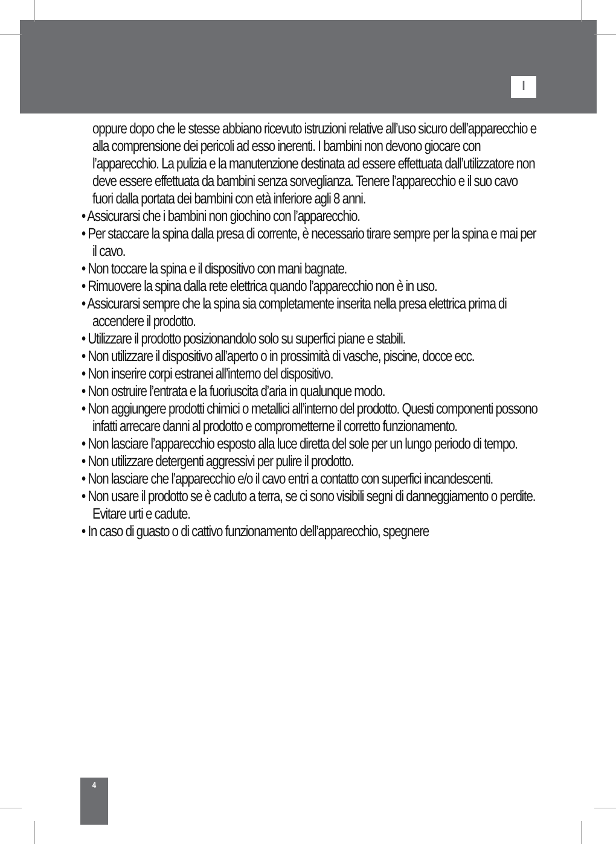I
oppure dopo che le stesse abbiano ricevuto istruzioni relative all’uso sicuro dell’apparecchio e alla comprensione dei pericoli ad esso inerenti. I bambini non devono giocare con l’apparecchio. La pulizia e la manutenzione destinata ad essere effettuata dall’utilizzatore non deve essere effettuata da bambini senza sorveglianza. Tenere l’apparecchio e il suo cavo fuori dalla portata dei bambini con età inferiore agli 8 anni.
• Assicurarsi che i bambini non giochino con l’apparecchio.
• Per staccare la spina dalla presa di corrente, è necessario tirare sempre per la spina e mai per il cavo.
• Non toccare la spina e il dispositivo con mani bagnate.
• Rimuovere la spina dalla rete elettrica quando l’apparecchio non è in uso.
• Assicurarsi sempre che la spina sia completamente inserita nella presa elettrica prima di accendere il prodotto.
• Utilizzare il prodotto posizionandolo solo su superfici piane e stabili.
• Non utilizzare il dispositivo all’aperto o in prossimità di vasche, piscine, docce ecc.
• Non inserire corpi estranei all’interno del dispositivo.
• Non ostruire l’entrata e la fuoriuscita d’aria in qualunque modo.
• Non aggiungere prodotti chimici o metallici all’interno del prodotto. Questi componenti possono infatti arrecare danni al prodotto e comprometterne il corretto funzionamento.
• Non lasciare l’apparecchio esposto alla luce diretta del sole per un lungo periodo di tempo.
• Non utilizzare detergenti aggressivi per pulire il prodotto.
• Non lasciare che l’apparecchio e/o il cavo entri a contatto con superfici incandescenti.
• Non usare il prodotto se è caduto a terra, se ci sono visibili segni di danneggiamento o perdite. Evitare urti e cadute.
• In caso di guasto o di cattivo funzionamento dell’apparecchio, spegnere
4